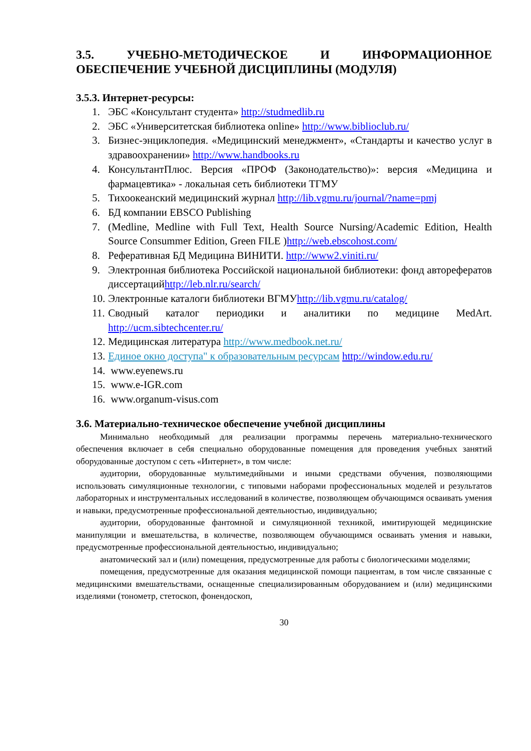3.5. УЧЕБНО-МЕТОДИЧЕСКОЕ И ИНФОРМАЦИОННОЕ ОБЕСПЕЧЕНИЕ УЧЕБНОЙ ДИСЦИПЛИНЫ (МОДУЛЯ)
3.5.3. Интернет-ресурсы:
1. ЭБС «Консультант студента» http://studmedlib.ru
2. ЭБС «Университетская библиотека online» http://www.biblioclub.ru/
3. Бизнес-энциклопедия. «Медицинский менеджмент», «Стандарты и качество услуг в здравоохранении» http://www.handbooks.ru
4. КонсультантПлюс. Версия «ПРОФ (Законодательство)»: версия «Медицина и фармацевтика» - локальная сеть библиотеки ТГМУ
5. Тихоокеанский медицинский журнал http://lib.vgmu.ru/journal/?name=pmj
6. БД компании EBSCO Publishing
7. (Medline, Medline with Full Text, Health Source Nursing/Academic Edition, Health Source Consummer Edition, Green FILE )http://web.ebscohost.com/
8. Реферативная БД Медицина ВИНИТИ. http://www2.viniti.ru/
9. Электронная библиотека Российской национальной библиотеки: фонд авторефератов диссертацийhttp://leb.nlr.ru/search/
10. Электронные каталоги библиотеки ВГМУhttp://lib.vgmu.ru/catalog/
11. Сводный каталог периодики и аналитики по медицине MedArt. http://ucm.sibtechcenter.ru/
12. Медицинская литература http://www.medbook.net.ru/
13. Единое окно доступа" к образовательным ресурсам http://window.edu.ru/
14. www.eyenews.ru
15. www.e-IGR.com
16. www.organum-visus.com
3.6. Материально-техническое обеспечение учебной дисциплины
Минимально необходимый для реализации программы перечень материально-технического обеспечения включает в себя специально оборудованные помещения для проведения учебных занятий оборудованные доступом с сеть «Интернет», в том числе:
аудитории, оборудованные мультимедийными и иными средствами обучения, позволяющими использовать симуляционные технологии, с типовыми наборами профессиональных моделей и результатов лабораторных и инструментальных исследований в количестве, позволяющем обучающимся осваивать умения и навыки, предусмотренные профессиональной деятельностью, индивидуально;
аудитории, оборудованные фантомной и симуляционной техникой, имитирующей медицинские манипуляции и вмешательства, в количестве, позволяющем обучающимся осваивать умения и навыки, предусмотренные профессиональной деятельностью, индивидуально;
анатомический зал и (или) помещения, предусмотренные для работы с биологическими моделями;
помещения, предусмотренные для оказания медицинской помощи пациентам, в том числе связанные с медицинскими вмешательствами, оснащенные специализированным оборудованием и (или) медицинскими изделиями (тонометр, стетоскоп, фонендоскоп,
30